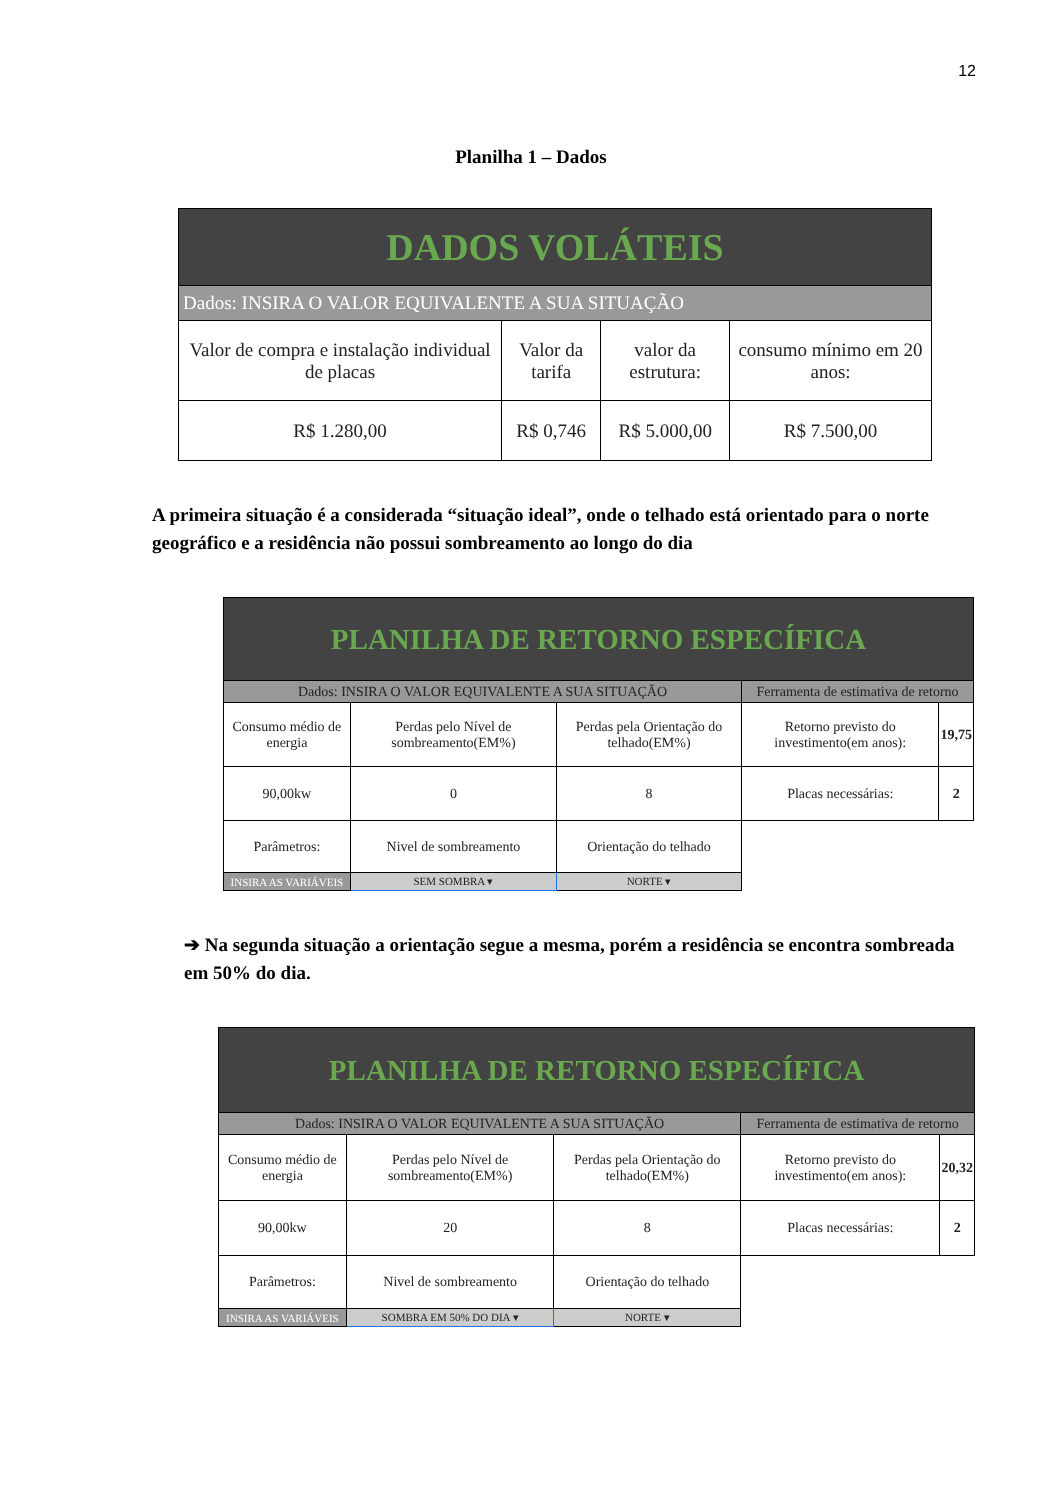12
Planilha 1 – Dados
| DADOS VOLÁTEIS | | | |
| Dados: INSIRA O VALOR EQUIVALENTE A SUA SITUAÇÃO | | | |
| Valor de compra e instalação individual de placas | Valor da tarifa | valor da estrutura: | consumo mínimo em 20 anos: |
| R$ 1.280,00 | R$ 0,746 | R$ 5.000,00 | R$ 7.500,00 |
A primeira situação é a considerada “situação ideal”, onde o telhado está orientado para o norte geográfico e a residência não possui sombreamento ao longo do dia
| PLANILHA DE RETORNO ESPECÍFICA | | | | |
| Dados: INSIRA O VALOR EQUIVALENTE A SUA SITUAÇÃO | | | Ferramenta de estimativa de retorno | |
| Consumo médio de energia | Perdas pelo Nível de sombreamento(EM%) | Perdas pela Orientação do telhado(EM%) | Retorno previsto do investimento(em anos): | 19,75 |
| 90,00kw | 0 | 8 | Placas necessárias: | 2 |
| Parâmetros: | Nivel de sombreamento | Orientação do telhado | | |
| INSIRA AS VARIÁVEIS | SEM SOMBRA ▾ | NORTE ▾ | | |
➔ Na segunda situação a orientação segue a mesma, porém a residência se encontra sombreada em 50% do dia.
| PLANILHA DE RETORNO ESPECÍFICA | | | | |
| Dados: INSIRA O VALOR EQUIVALENTE A SUA SITUAÇÃO | | | Ferramenta de estimativa de retorno | |
| Consumo médio de energia | Perdas pelo Nível de sombreamento(EM%) | Perdas pela Orientação do telhado(EM%) | Retorno previsto do investimento(em anos): | 20,32 |
| 90,00kw | 20 | 8 | Placas necessárias: | 2 |
| Parâmetros: | Nivel de sombreamento | Orientação do telhado | | |
| INSIRA AS VARIÁVEIS | SOMBRA EM 50% DO DIA ▾ | NORTE ▾ | | |